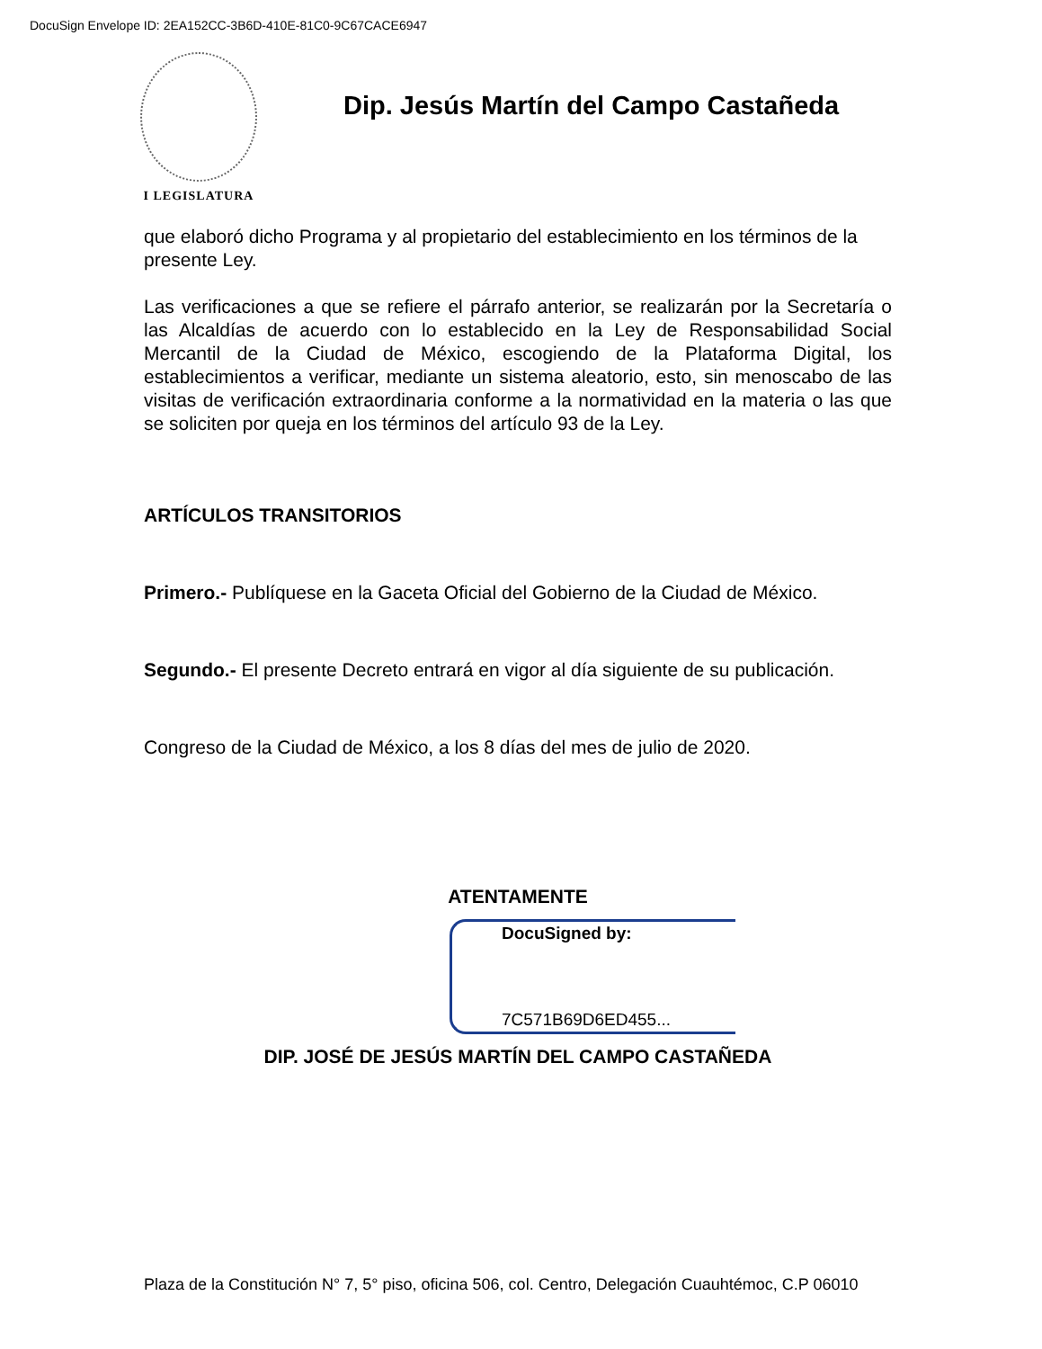DocuSign Envelope ID: 2EA152CC-3B6D-410E-81C0-9C67CACE6947
I LEGISLATURA
Dip. Jesús Martín del Campo Castañeda
que elaboró dicho Programa y al propietario del establecimiento en los términos de la presente Ley.
Las verificaciones a que se refiere el párrafo anterior, se realizarán por la Secretaría o las Alcaldías de acuerdo con lo establecido en la Ley de Responsabilidad Social Mercantil de la Ciudad de México, escogiendo de la Plataforma Digital, los establecimientos a verificar, mediante un sistema aleatorio, esto, sin menoscabo de las visitas de verificación extraordinaria conforme a la normatividad en la materia o las que se soliciten por queja en los términos del artículo 93 de la Ley.
ARTÍCULOS TRANSITORIOS
Primero.- Publíquese en la Gaceta Oficial del Gobierno de la Ciudad de México.
Segundo.- El presente Decreto entrará en vigor al día siguiente de su publicación.
Congreso de la Ciudad de México, a los 8 días del mes de julio de 2020.
ATENTAMENTE
DocuSigned by:
7C571B69D6ED455...
DIP. JOSÉ DE JESÚS MARTÍN DEL CAMPO CASTAÑEDA
Plaza de la Constitución N° 7, 5° piso, oficina 506, col. Centro, Delegación Cuauhtémoc, C.P 06010